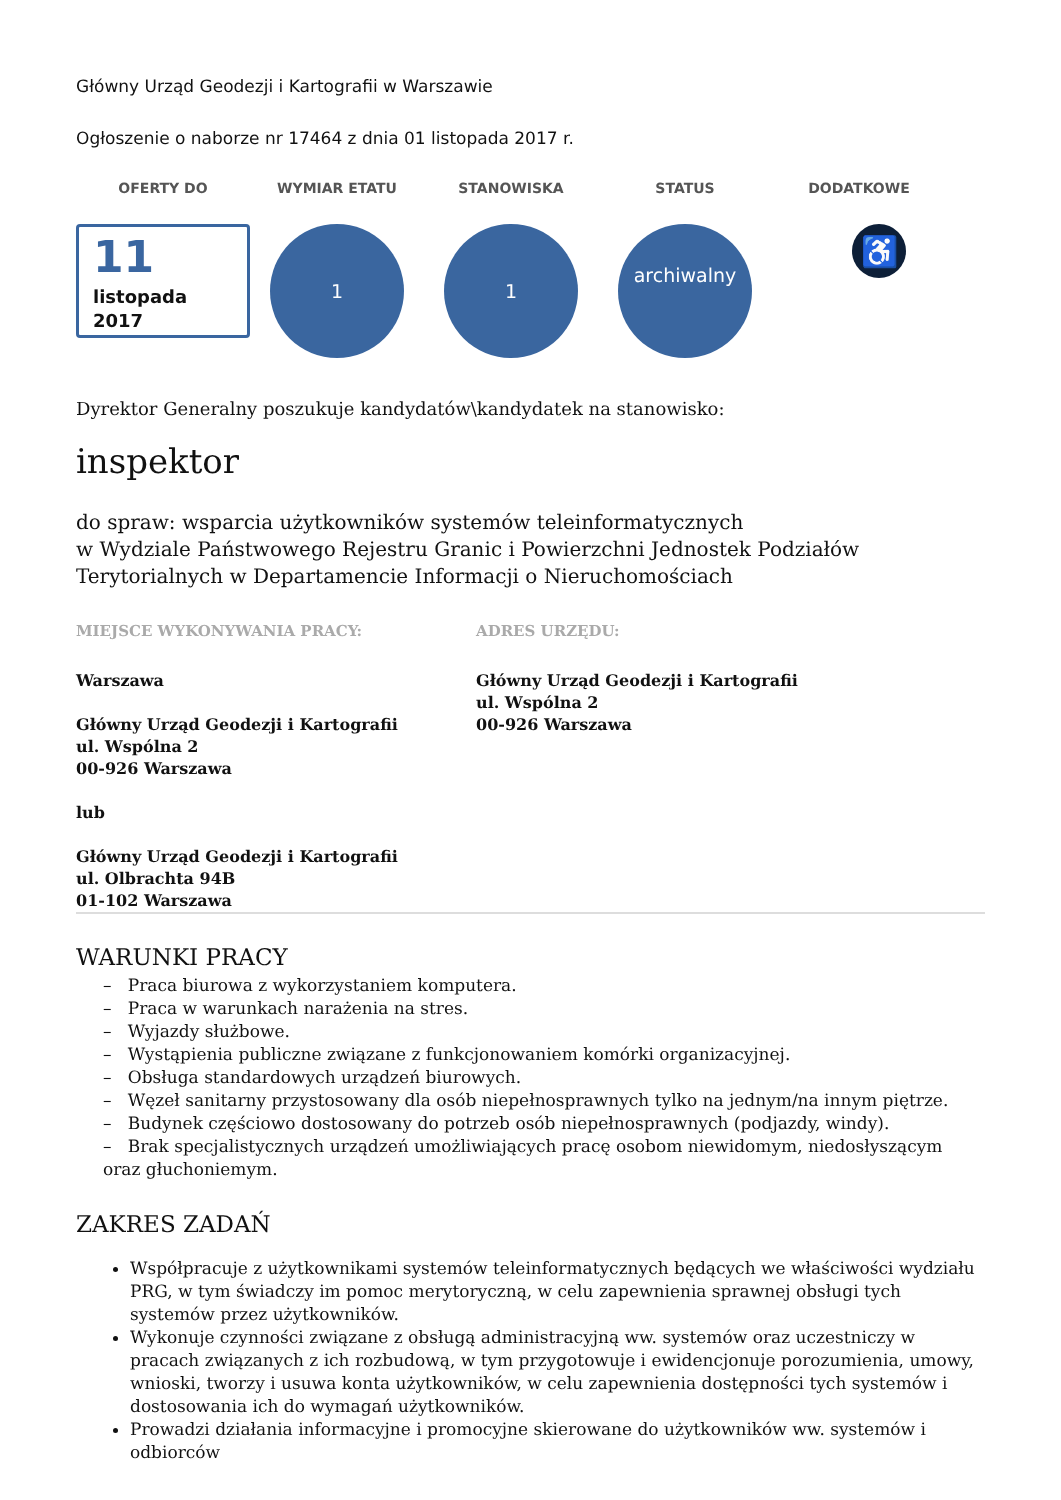Główny Urząd Geodezji i Kartografii w Warszawie
Ogłoszenie o naborze nr 17464 z dnia 01 listopada 2017 r.
OFERTY DO WYMIAR ETATU STANOWISKA STATUS DODATKOWE
11
listopada
2017
1 1
archiwalny
♿
Dyrektor Generalny poszukuje kandydatów\kandydatek na stanowisko:
inspektor
do spraw: wsparcia użytkowników systemów teleinformatycznych
w Wydziale Państwowego Rejestru Granic i Powierzchni Jednostek Podziałów Terytorialnych w Departamencie Informacji o Nieruchomościach
MIEJSCE WYKONYWANIA PRACY:
Warszawa
Główny Urząd Geodezji i Kartografii
ul. Wspólna 2
00-926 Warszawa
lub
Główny Urząd Geodezji i Kartografii
ul. Olbrachta 94B
01-102 Warszawa
ADRES URZĘDU:
Główny Urząd Geodezji i Kartografii
ul. Wspólna 2
00-926 Warszawa
WARUNKI PRACY
– Praca biurowa z wykorzystaniem komputera.
– Praca w warunkach narażenia na stres.
– Wyjazdy służbowe.
– Wystąpienia publiczne związane z funkcjonowaniem komórki organizacyjnej.
– Obsługa standardowych urządzeń biurowych.
– Węzeł sanitarny przystosowany dla osób niepełnosprawnych tylko na jednym/na innym piętrze.
– Budynek częściowo dostosowany do potrzeb osób niepełnosprawnych (podjazdy, windy).
– Brak specjalistycznych urządzeń umożliwiających pracę osobom niewidomym, niedosłyszącym oraz głuchoniemym.
ZAKRES ZADAŃ
Współpracuje z użytkownikami systemów teleinformatycznych będących we właściwości wydziału PRG, w tym świadczy im pomoc merytoryczną, w celu zapewnienia sprawnej obsługi tych systemów przez użytkowników.
Wykonuje czynności związane z obsługą administracyjną ww. systemów oraz uczestniczy w pracach związanych z ich rozbudową, w tym przygotowuje i ewidencjonuje porozumienia, umowy, wnioski, tworzy i usuwa konta użytkowników, w celu zapewnienia dostępności tych systemów i dostosowania ich do wymagań użytkowników.
Prowadzi działania informacyjne i promocyjne skierowane do użytkowników ww. systemów i odbiorców